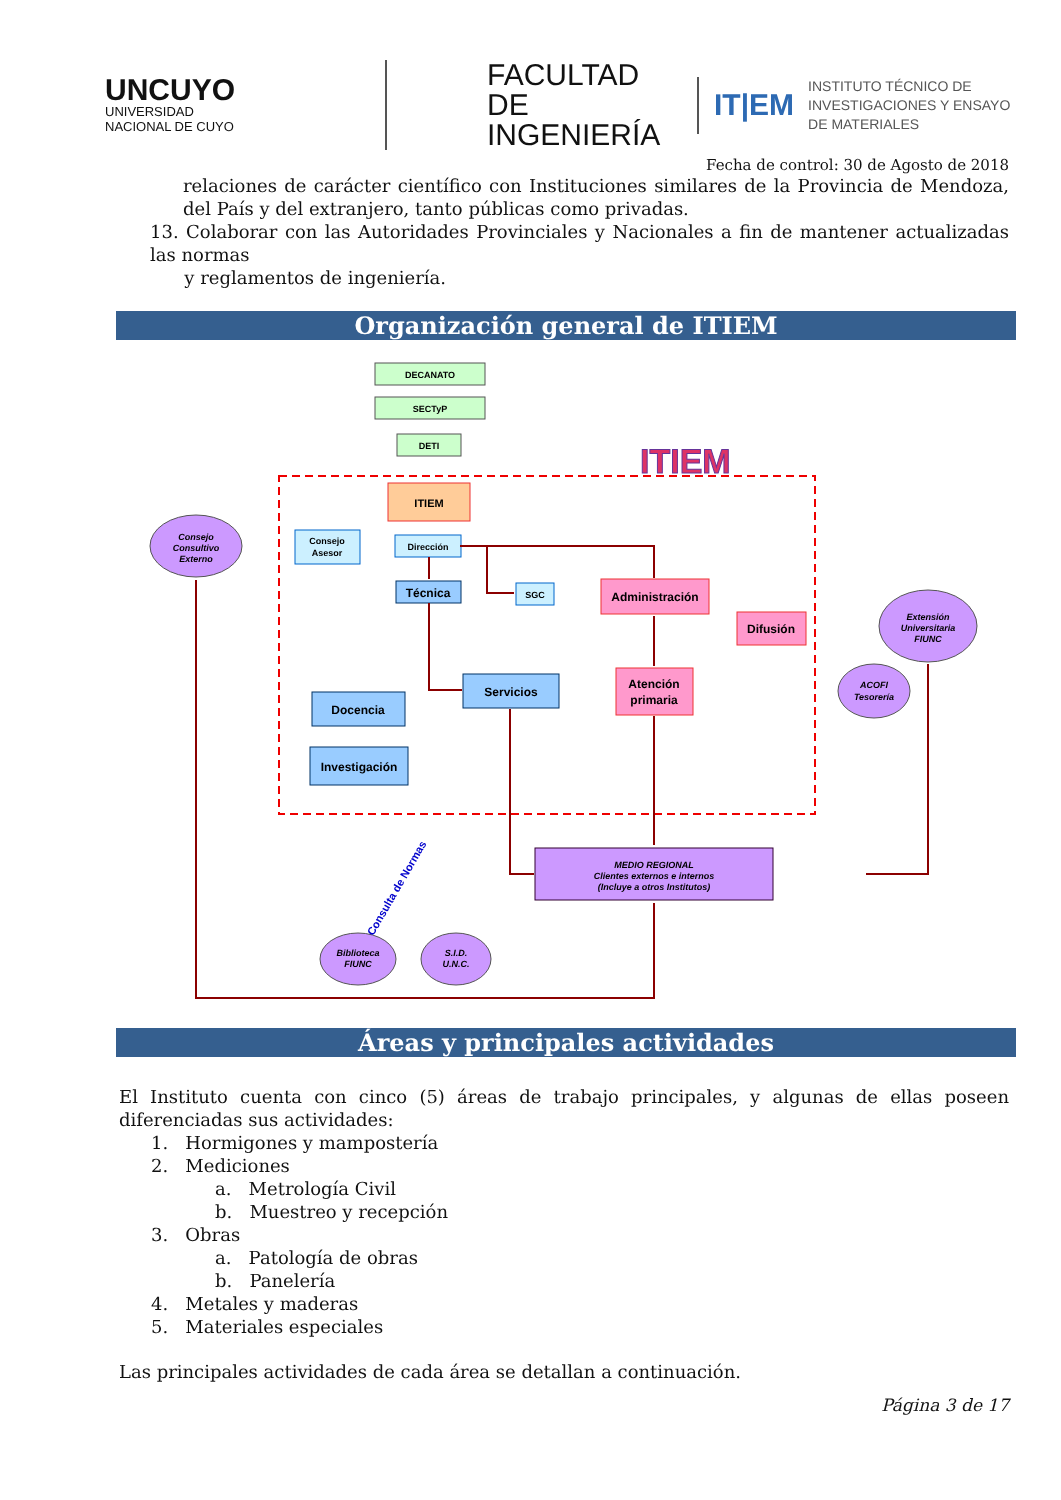UNCUYO
UNIVERSIDAD
NACIONAL DE CUYO
FACULTAD
DE INGENIERÍA
IT|EM INSTITUTO TÉCNICO DE
INVESTIGACIONES Y ENSAYO
DE MATERIALES
Fecha de control: 30 de Agosto de 2018
relaciones de carácter científico con Instituciones similares de la Provincia de Mendoza, del País y del extranjero, tanto públicas como privadas.
13. Colaborar con las Autoridades Provinciales y Nacionales a fin de mantener actualizadas las normas
y reglamentos de ingeniería.
Organización general de ITIEM
ITIEM
DECANATO
SECTyP
DETI
ITIEM
Dirección
Consejo
Asesor
Técnica
SGC
Administración
Difusión
Servicios
Atención
primaria
Docencia
Investigación
MEDIO REGIONAL
Clientes externos e internos
(Incluye a otros Institutos)
Consejo
Consultivo
Externo
Extensión
Universitaria
FIUNC
ACOFI
Tesorería
Biblioteca
FIUNC
S.I.D.
U.N.C.
Consulta de Normas
Áreas y principales actividades
El Instituto cuenta con cinco (5) áreas de trabajo principales, y algunas de ellas poseen diferenciadas sus actividades:
1. Hormigones y mampostería
2. Mediciones
a. Metrología Civil
b. Muestreo y recepción
3. Obras
a. Patología de obras
b. Panelería
4. Metales y maderas
5. Materiales especiales
Las principales actividades de cada área se detallan a continuación.
Página 3 de 17